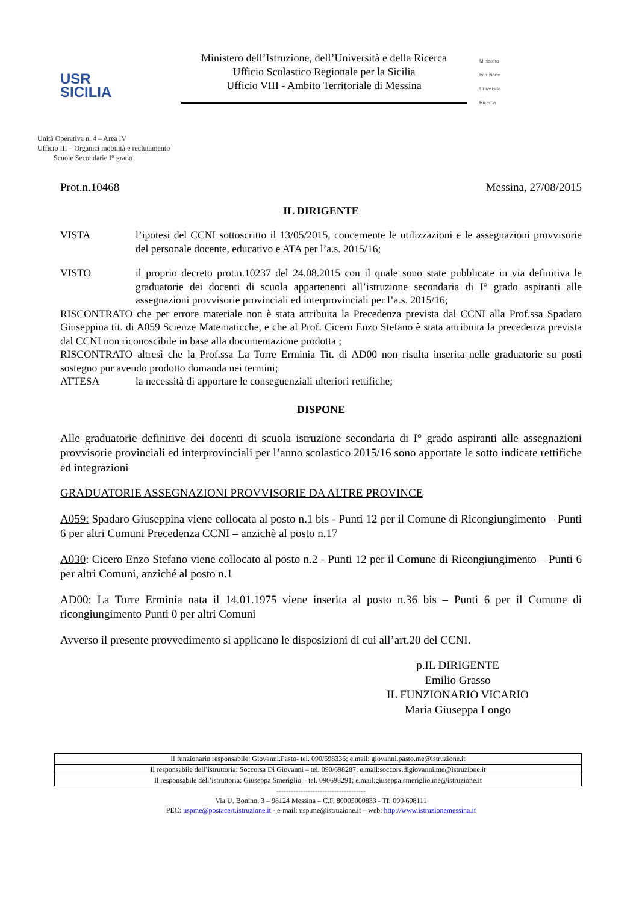USR
SICILIA
Ministero dell’Istruzione, dell’Università e della Ricerca
Ufficio Scolastico Regionale per la Sicilia
Ufficio VIII - Ambito Territoriale di Messina
Ministero
Istruzione
Università
Ricerca
Unità Operativa n. 4 – Area IV
Ufficio III – Organici mobilità e reclutamento
Scuole Secondarie I° grado
Prot.n.10468 Messina, 27/08/2015
IL DIRIGENTE
VISTA l’ipotesi del CCNI sottoscritto il 13/05/2015, concernente le utilizzazioni e le assegnazioni provvisorie del personale docente, educativo e ATA per l’a.s. 2015/16;
VISTO il proprio decreto prot.n.10237 del 24.08.2015 con il quale sono state pubblicate in via definitiva le graduatorie dei docenti di scuola appartenenti all’istruzione secondaria di I° grado aspiranti alle assegnazioni provvisorie provinciali ed interprovinciali per l’a.s. 2015/16;
RISCONTRATO che per errore materiale non è stata attribuita la Precedenza prevista dal CCNI alla Prof.ssa Spadaro Giuseppina tit. di A059 Scienze Matematicche, e che al Prof. Cicero Enzo Stefano è stata attribuita la precedenza prevista dal CCNI non riconoscibile in base alla documentazione prodotta ;
RISCONTRATO altresì che la Prof.ssa La Torre Erminia Tit. di AD00 non risulta inserita nelle graduatorie su posti sostegno pur avendo prodotto domanda nei termini;
ATTESA la necessità di apportare le conseguenziali ulteriori rettifiche;
DISPONE
Alle graduatorie definitive dei docenti di scuola istruzione secondaria di I° grado aspiranti alle assegnazioni provvisorie provinciali ed interprovinciali per l’anno scolastico 2015/16 sono apportate le sotto indicate rettifiche ed integrazioni
GRADUATORIE ASSEGNAZIONI PROVVISORIE DA ALTRE PROVINCE
A059: Spadaro Giuseppina viene collocata al posto n.1 bis - Punti 12 per il Comune di Ricongiungimento – Punti 6 per altri Comuni Precedenza CCNI – anzichè al posto n.17
A030: Cicero Enzo Stefano viene collocato al posto n.2 - Punti 12 per il Comune di Ricongiungimento – Punti 6 per altri Comuni, anziché al posto n.1
AD00: La Torre Erminia nata il 14.01.1975 viene inserita al posto n.36 bis – Punti 6 per il Comune di ricongiungimento Punti 0 per altri Comuni
Avverso il presente provvedimento si applicano le disposizioni di cui all’art.20 del CCNI.
p.IL DIRIGENTE
Emilio Grasso
IL FUNZIONARIO VICARIO
Maria Giuseppa Longo
| Il funzionario responsabile: Giovanni.Pasto- tel. 090/698336; e.mail: giovanni.pasto.me@istruzione.it |
| Il responsabile dell’istruttoria: Soccorsa Di Giovanni – tel. 090/698287; e.mail:soccors.digiovanni.me@istruzione.it |
| Il responsabile dell’istruttoria: Giuseppa Smeriglio – tel. 090698291; e.mail:giuseppa.smeriglio.me@istruzione.it |
-------------------------------------
Via U. Bonino, 3 – 98124 Messina – C.F. 80005000833 - Tf: 090/698111
PEC: uspme@postacert.istruzione.it - e-mail: usp.me@istruzione.it – web: http://www.istruzionemessina.it